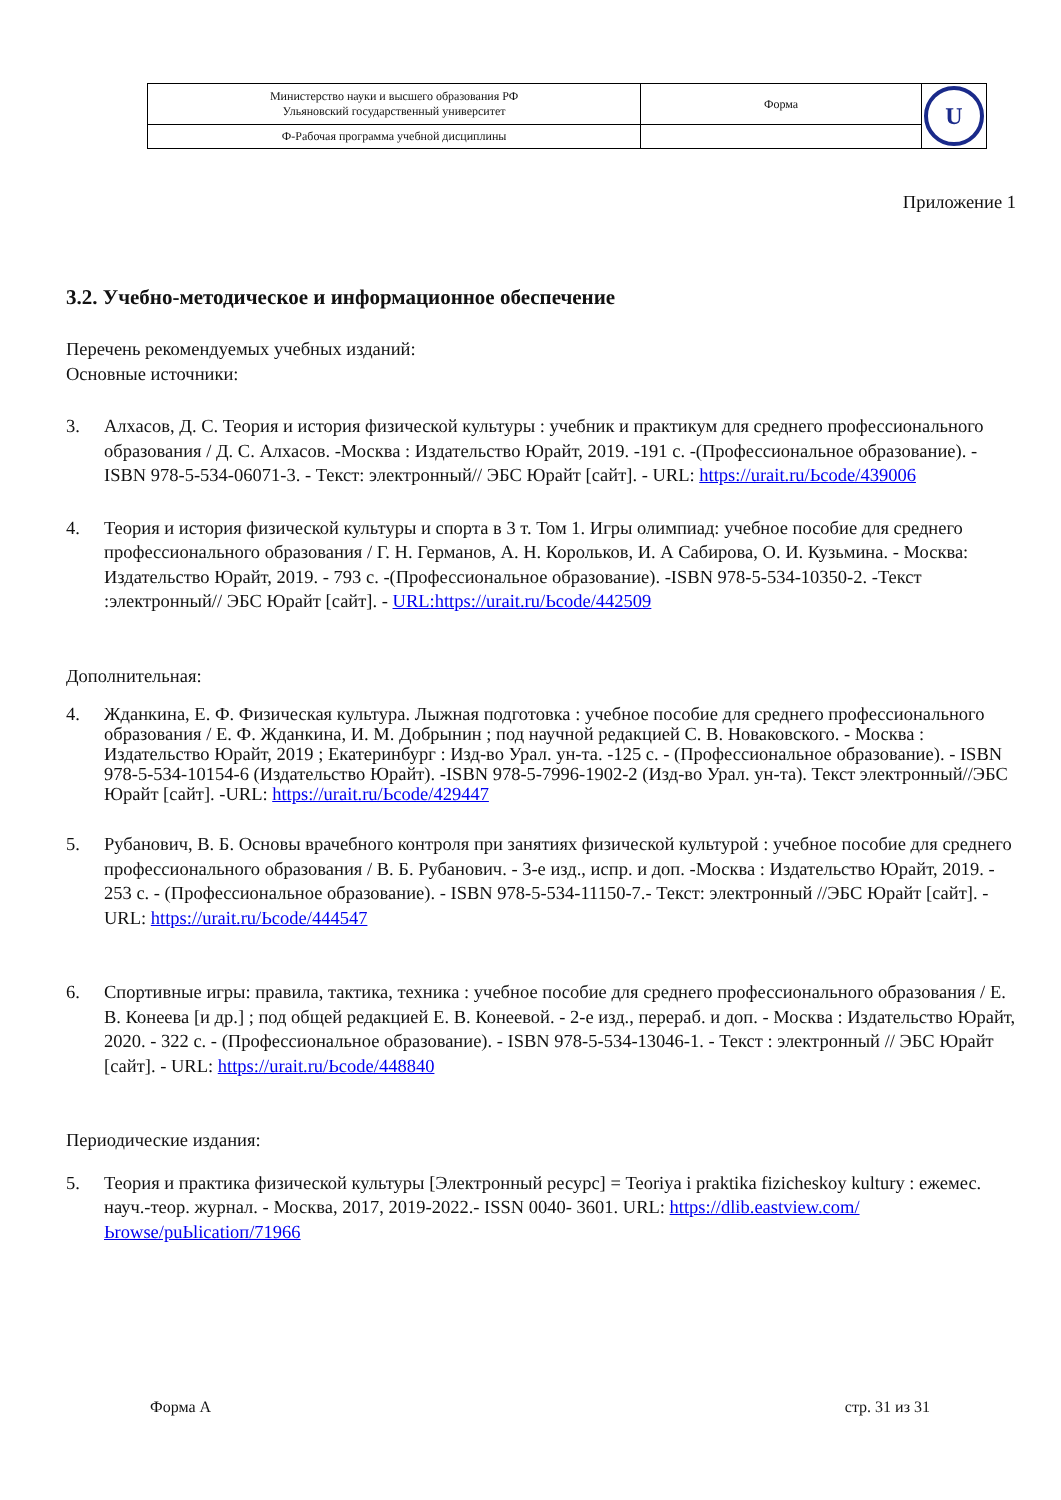| Министерство науки и высшего образования РФ Ульяновский государственный университет | Форма | U |
| Ф-Рабочая программа учебной дисциплины | | |
Приложение 1
3.2. Учебно-методическое и информационное обеспечение
Перечень рекомендуемых учебных изданий:
Основные источники:
3. Алхасов, Д. С. Теория и история физической культуры : учебник и практикум для среднего профессионального образования / Д. С. Алхасов. -Москва : Издательство Юрайт, 2019. -191 с. -(Профессиональное образование). -ISBN 978-5-534-06071-3. - Текст: электронный// ЭБС Юрайт [сайт]. - URL: https://urait.ru/Ьcode/439006
4. Теория и история физической культуры и спорта в 3 т. Том 1. Игры олимпиад: учебное пособие для среднего профессионального образования / Г. Н. Германов, А. Н. Корольков, И. А Сабирова, О. И. Кузьмина. - Москва: Издательство Юрайт, 2019. - 793 с. -(Профессиональное образование). -ISBN 978-5-534-10350-2. -Текст :электронный// ЭБС Юрайт [сайт]. - URL:https://urait.ru/Ьcode/442509
Дополнительная:
4. Жданкина, Е. Ф. Физическая культура. Лыжная подготовка : учебное пособие для среднего профессионального образования / Е. Ф. Жданкина, И. М. Добрынин ; под научной редакцией С. В. Новаковского. - Москва : Издательство Юрайт, 2019 ; Екатеринбург : Изд-во Урал. ун-та. -125 с. - (Профессиональное образование). - ISBN 978-5-534-10154-6 (Издательство Юрайт). -ISBN 978-5-7996-1902-2 (Изд-во Урал. ун-та). Текст электронный//ЭБС Юрайт [сайт]. -URL: https://urait.ru/Ьcode/429447
5. Рубанович, В. Б. Основы врачебного контроля при занятиях физической культурой : учебное пособие для среднего профессионального образования / В. Б. Рубанович. - 3-е изд., испр. и доп. -Москва : Издательство Юрайт, 2019. - 253 с. - (Профессиональное образование). - ISBN 978-5-534-11150-7.- Текст: электронный //ЭБС Юрайт [сайт]. - URL: https://urait.ru/Ьcode/444547
6. Спортивные игры: правила, тактика, техника : учебное пособие для среднего профессионального образования / Е. В. Конеева [и др.] ; под общей редакцией Е. В. Конеевой. - 2-е изд., перераб. и доп. - Москва : Издательство Юрайт, 2020. - 322 с. - (Профессиональное образование). - ISBN 978-5-534-13046-1. - Текст : электронный // ЭБС Юрайт [сайт]. - URL: https://urait.ru/Ьcode/448840
Периодические издания:
5. Теория и практика физической культуры [Электронный ресурс] = Teoriya i praktika fizicheskoy kultury : ежемес. науч.-теор. журнал. - Москва, 2017, 2019-2022.- ISSN 0040- 3601. URL: https://dlib.eastview.com/Ьrowse/puЬlicatioп/71966
Форма А стр. 31 из 31